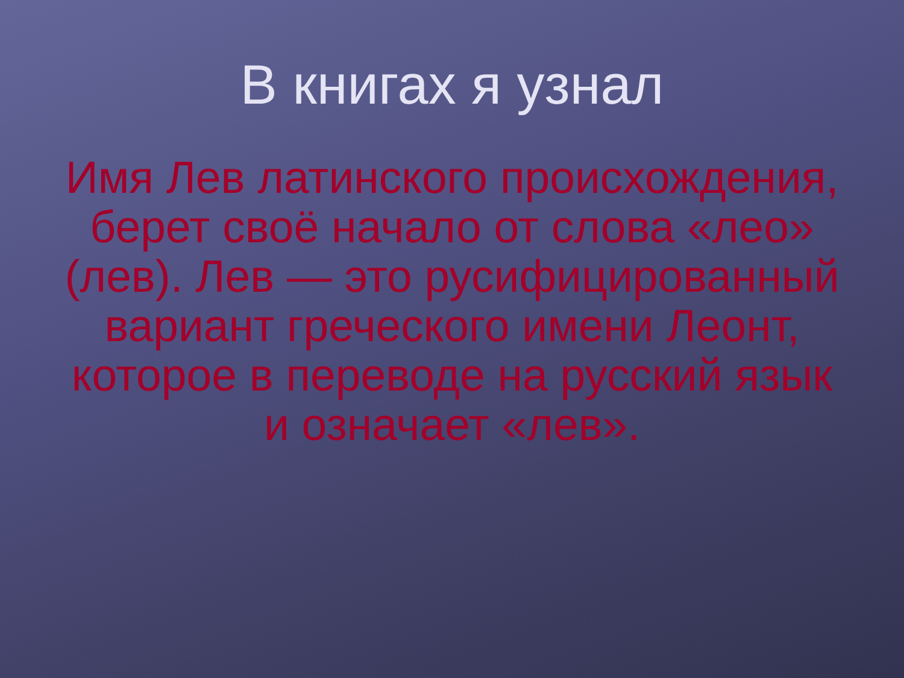В книгах я узнал
Имя Лев латинского происхождения, берет своё начало от слова «лео» (лев). Лев — это русифицированный вариант греческого имени Леонт, которое в переводе на русский язык и означает «лев».